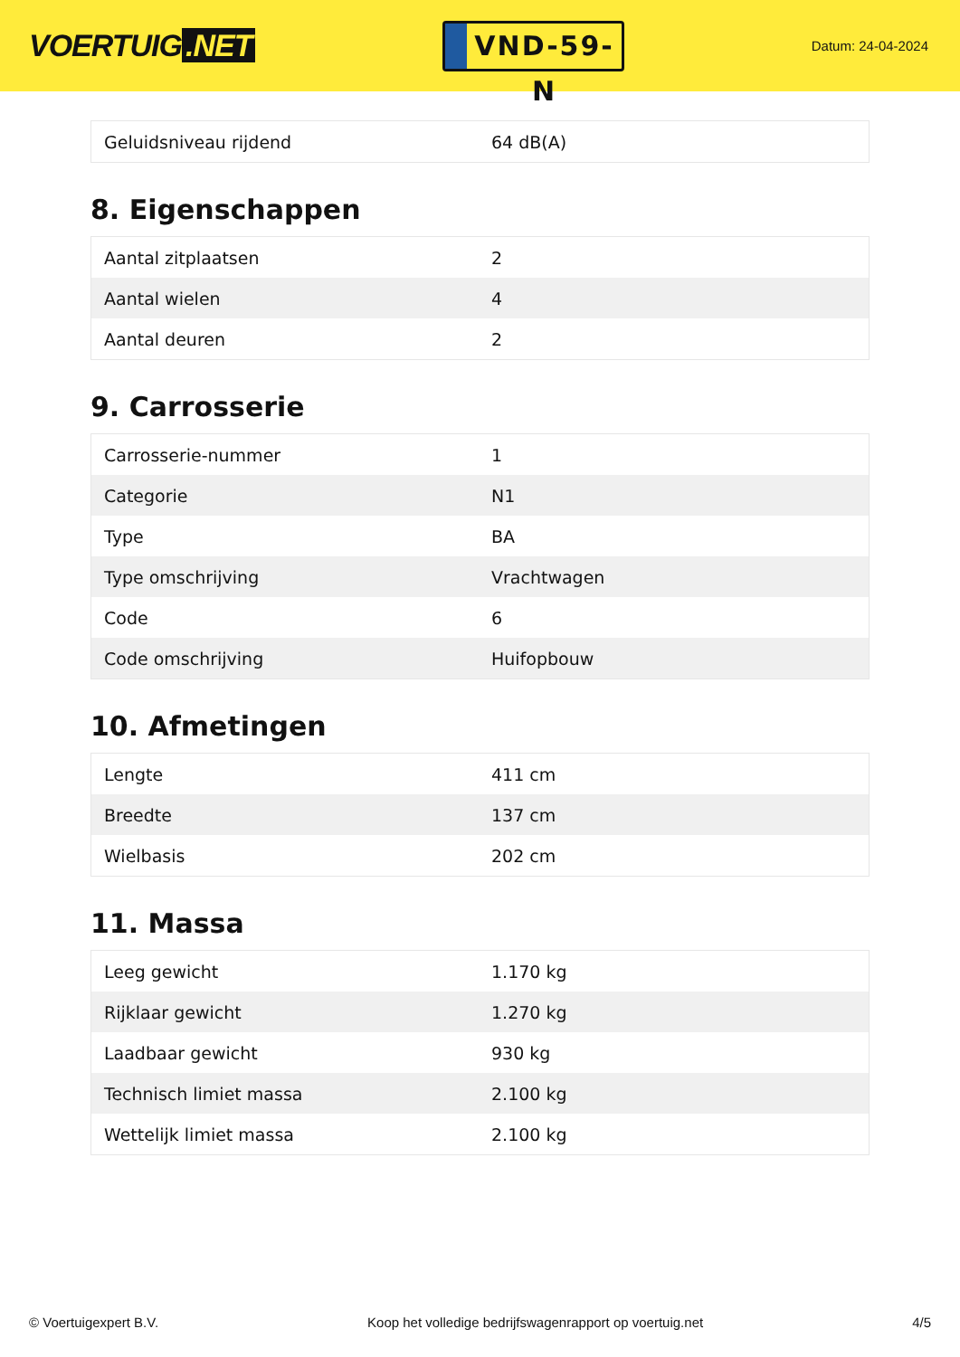VOERTUIG.NET
VND-59-N
Datum: 24-04-2024
| Geluidsniveau rijdend | 64 dB(A) |
8. Eigenschappen
| Aantal zitplaatsen | 2 |
| Aantal wielen | 4 |
| Aantal deuren | 2 |
9. Carrosserie
| Carrosserie-nummer | 1 |
| Categorie | N1 |
| Type | BA |
| Type omschrijving | Vrachtwagen |
| Code | 6 |
| Code omschrijving | Huifopbouw |
10. Afmetingen
| Lengte | 411 cm |
| Breedte | 137 cm |
| Wielbasis | 202 cm |
11. Massa
| Leeg gewicht | 1.170 kg |
| Rijklaar gewicht | 1.270 kg |
| Laadbaar gewicht | 930 kg |
| Technisch limiet massa | 2.100 kg |
| Wettelijk limiet massa | 2.100 kg |
© Voertuigexpert B.V. Koop het volledige bedrijfswagenrapport op voertuig.net 4/5